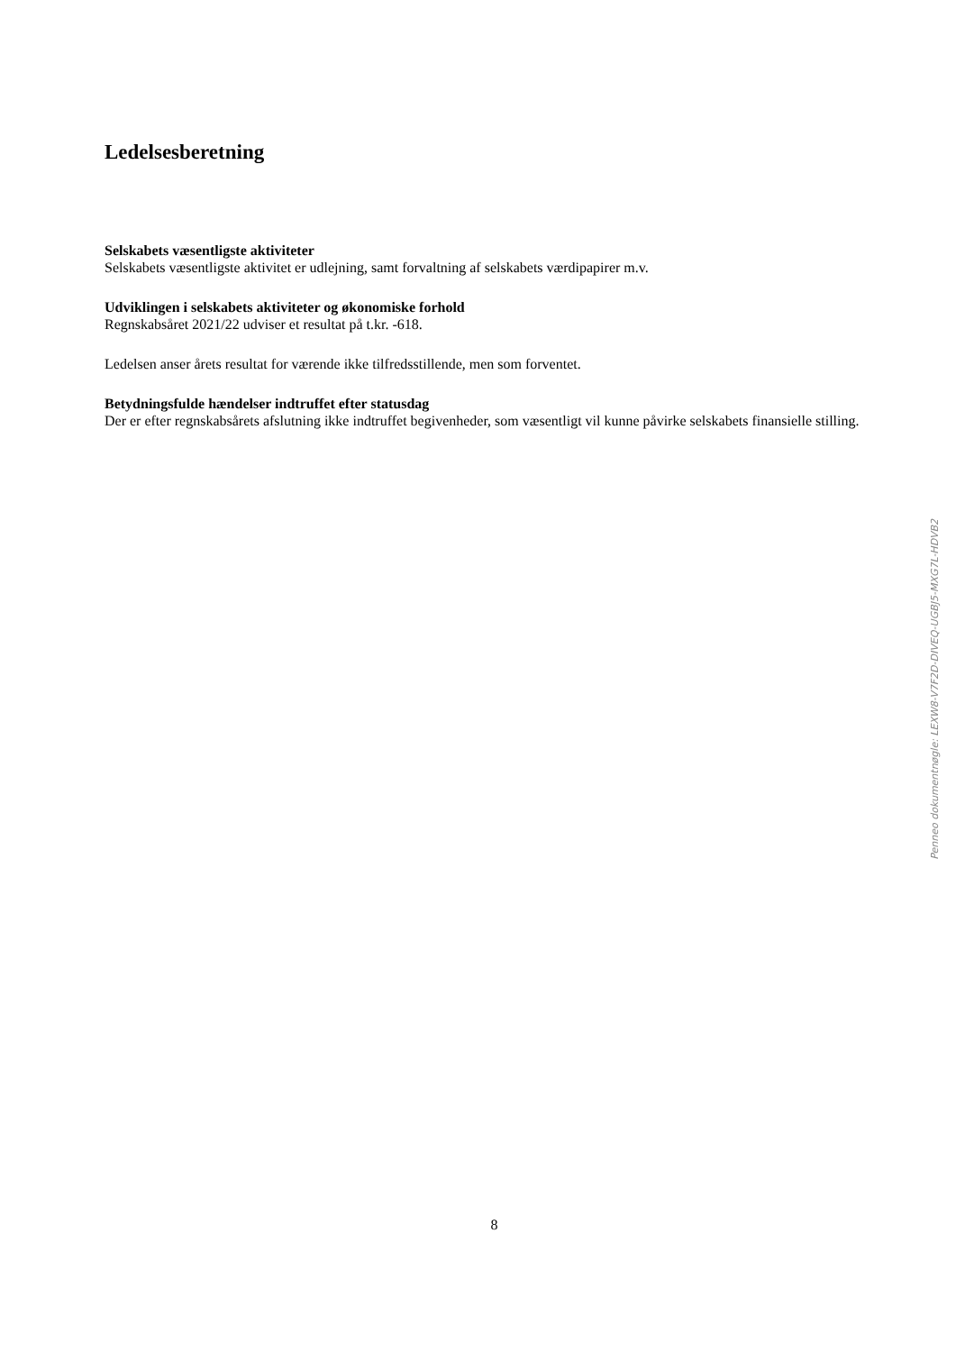Ledelsesberetning
Selskabets væsentligste aktiviteter
Selskabets væsentligste aktivitet er udlejning, samt forvaltning af selskabets værdipapirer m.v.
Udviklingen i selskabets aktiviteter og økonomiske forhold
Regnskabsåret 2021/22 udviser et resultat på t.kr. -618.
Ledelsen anser årets resultat for værende ikke tilfredsstillende, men som forventet.
Betydningsfulde hændelser indtruffet efter statusdag
Der er efter regnskabsårets afslutning ikke indtruffet begivenheder, som væsentligt vil kunne påvirke selskabets finansielle stilling.
8
Penneo dokumentnøgle: LEXW8-V7F2D-DIVEQ-UGBJ5-MXG7L-HDVB2